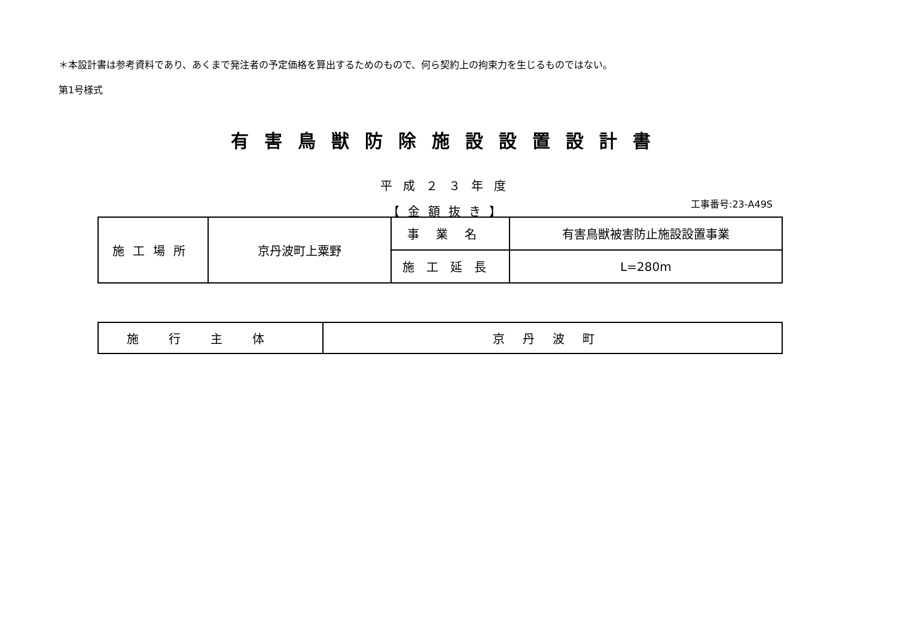＊本設計書は参考資料であり、あくまで発注者の予定価格を算出するためのもので、何ら契約上の拘束力を生じるものではない。
第1号様式
有害鳥獣防除施設設置設計書
平成２３年度
【金額抜き】
工事番号:23-A49S
| 施工場所 | 京丹波町上粟野 | 事業名 | 有害鳥獣被害防止施設設置事業 |
| | | 施工延長 | L=280m |
| 施行主体 | 京丹波町 |